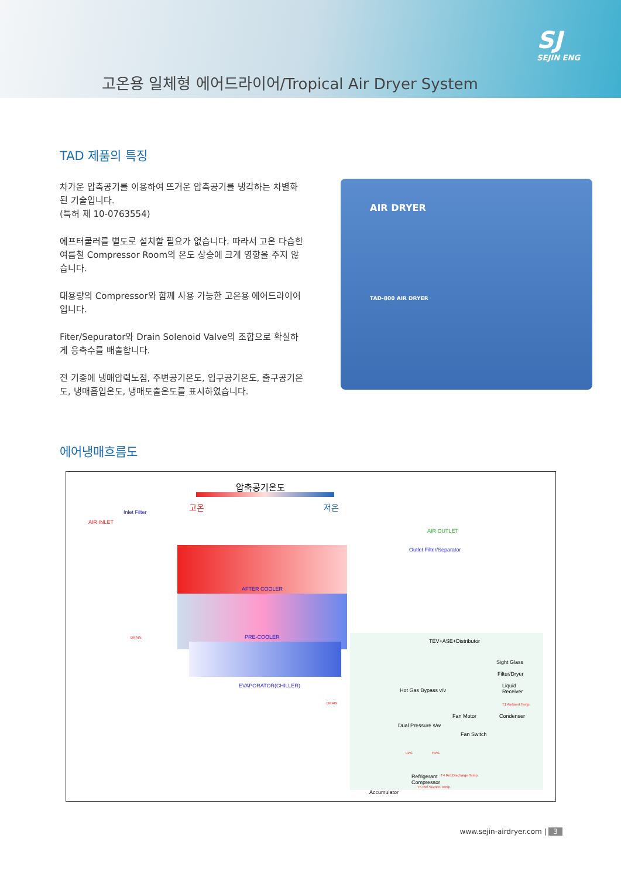고온용 일체형 에어드라이어/Tropical Air Dryer System
SJ
SEJIN ENG
TAD 제품의 특징
차가운 압축공기를 이용하여 뜨거운 압축공기를 냉각하는 차별화된 기술입니다.
(특허 제 10-0763554)
에프터쿨러를 별도로 설치할 필요가 없습니다. 따라서 고온 다습한 여름철 Compressor Room의 온도 상승에 크게 영향을 주지 않습니다.
대용량의 Compressor와 함께 사용 가능한 고온용 에어드라이어입니다.
Fiter/Sepurator와 Drain Solenoid Valve의 조합으로 확실하게 응축수를 배출합니다.
전 기종에 냉매압력노점, 주변공기온도, 입구공기온도, 출구공기온도, 냉매흡입온도, 냉매토출온도를 표시하였습니다.
AIR DRYER
TAD-800 AIR DRYER
에어냉매흐름도
압축공기온도
고온 저온
Inlet Filter
AIR INLET
AIR OUTLET
Outlet Filter/Separator
AFTER COOLER
PRE-COOLER
EVAPORATOR(CHILLER)
DRAIN
DRAIN
TEV+ASE+Distributor
Sight Glass
Filter/Dryer
Liquid
Receiver
Hot Gas Bypass v/v
T1 Ambient Temp.
Fan Motor Condenser
Dual Pressure s/w
Fan Switch
LPG HPG
Refrigerant
Compressor
T4 Ref.Discharge Temp.
T5 Ref.Suction Temp.
Accumulator
www.sejin-airdryer.com | 3